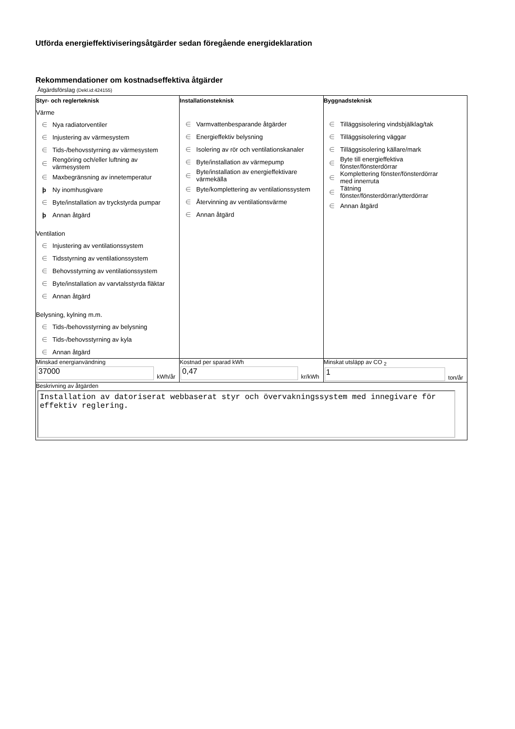Utförda energieffektiviseringsåtgärder sedan föregående energideklaration
Rekommendationer om kostnadseffektiva åtgärder
Åtgärdsförslag (Dekl.id:424155)
| Styr- och reglerteknisk Värme ∈ Nya radiatorventiler ∈ Injustering av värmesystem ∈ Tids-/behovsstyrning av värmesystem ∈ Rengöring och/eller luftning av värmesystem ∈ Maxbegränsning av innetemperatur þ Ny inomhusgivare ∈ Byte/installation av tryckstyrda pumpar þ Annan åtgärd Ventilation ∈ Injustering av ventilationssystem ∈ Tidsstyrning av ventilationssystem ∈ Behovsstyrning av ventilationssystem ∈ Byte/installation av varvtalsstyrda fläktar ∈ Annan åtgärd Belysning, kylning m.m. ∈ Tids-/behovsstyrning av belysning ∈ Tids-/behovsstyrning av kyla ∈ Annan åtgärd | Installationsteknisk ∈ Varmvattenbesparande åtgärder ∈ Energieffektiv belysning ∈ Isolering av rör och ventilationskanaler ∈ Byte/installation av värmepump ∈ Byte/installation av energieffektivare värmekälla ∈ Byte/komplettering av ventilationssystem ∈ Återvinning av ventilationsvärme ∈ Annan åtgärd | Byggnadsteknisk ∈ Tilläggsisolering vindsbjälklag/tak ∈ Tilläggsisolering väggar ∈ Tilläggsisolering källare/mark ∈ Byte till energieffektiva fönster/fönsterdörrar ∈ Komplettering fönster/fönsterdörrar med innerruta ∈ Tätning fönster/fönsterdörrar/ytterdörrar ∈ Annan åtgärd |
| Minskad energianvändning 37000 kWh/år | Kostnad per sparad kWh 0,47 kr/kWh | Minskat utsläpp av CO <sub>2</sub> 1 ton/år |
| Beskrivning av åtgärden Installation av datoriserat webbaserat styr och övervakningssystem med innegivare för effektiv reglering. | | |